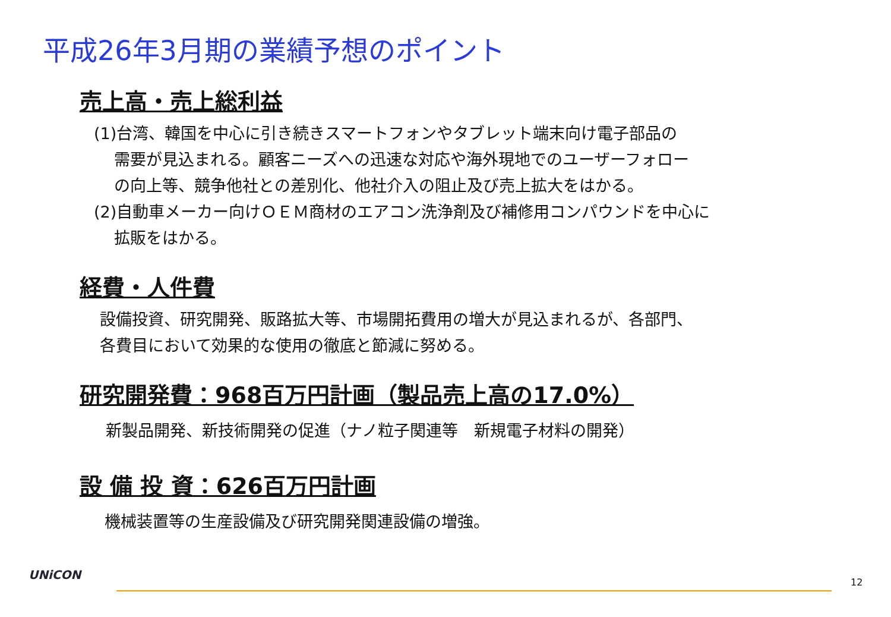平成26年3月期の業績予想のポイント
売上高・売上総利益
(1)台湾、韓国を中心に引き続きスマートフォンやタブレット端末向け電子部品の
需要が見込まれる。顧客ニーズへの迅速な対応や海外現地でのユーザーフォロー
の向上等、競争他社との差別化、他社介入の阻止及び売上拡大をはかる。
(2)自動車メーカー向けＯＥＭ商材のエアコン洗浄剤及び補修用コンパウンドを中心に
拡販をはかる。
経費・人件費
設備投資、研究開発、販路拡大等、市場開拓費用の増大が見込まれるが、各部門、
各費目において効果的な使用の徹底と節減に努める。
研究開発費：968百万円計画（製品売上高の17.0%）
新製品開発、新技術開発の促進（ナノ粒子関連等　新規電子材料の開発）
設 備 投 資：626百万円計画
機械装置等の生産設備及び研究開発関連設備の増強。
UNiCON
12